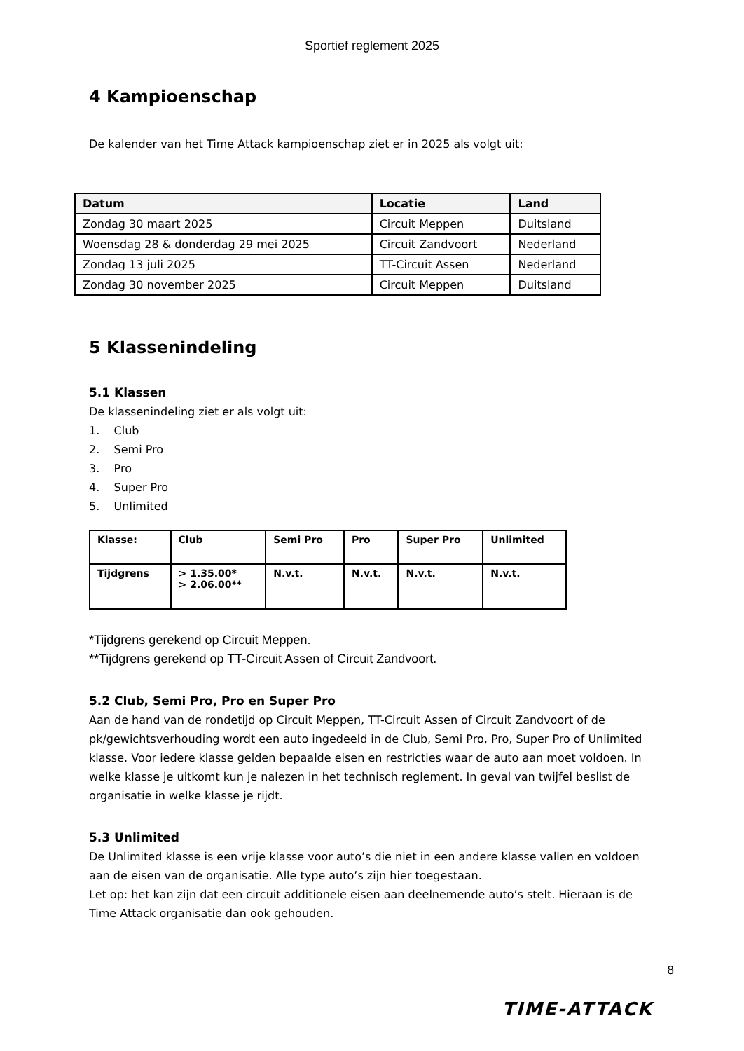Sportief reglement 2025
4 Kampioenschap
De kalender van het Time Attack kampioenschap ziet er in 2025 als volgt uit:
| Datum | Locatie | Land |
| --- | --- | --- |
| Zondag 30 maart 2025 | Circuit Meppen | Duitsland |
| Woensdag 28 & donderdag 29 mei 2025 | Circuit Zandvoort | Nederland |
| Zondag 13 juli 2025 | TT-Circuit Assen | Nederland |
| Zondag 30 november 2025 | Circuit Meppen | Duitsland |
5 Klassenindeling
5.1 Klassen
De klassenindeling ziet er als volgt uit:
1. Club
2. Semi Pro
3. Pro
4. Super Pro
5. Unlimited
| Klasse: | Club | Semi Pro | Pro | Super Pro | Unlimited |
| Tijdgrens | > 1.35.00* > 2.06.00** | N.v.t. | N.v.t. | N.v.t. | N.v.t. |
*Tijdgrens gerekend op Circuit Meppen.
**Tijdgrens gerekend op TT-Circuit Assen of Circuit Zandvoort.
5.2 Club, Semi Pro, Pro en Super Pro
Aan de hand van de rondetijd op Circuit Meppen, TT-Circuit Assen of Circuit Zandvoort of de pk/gewichtsverhouding wordt een auto ingedeeld in de Club, Semi Pro, Pro, Super Pro of Unlimited klasse. Voor iedere klasse gelden bepaalde eisen en restricties waar de auto aan moet voldoen. In welke klasse je uitkomt kun je nalezen in het technisch reglement. In geval van twijfel beslist de organisatie in welke klasse je rijdt.
5.3 Unlimited
De Unlimited klasse is een vrije klasse voor auto’s die niet in een andere klasse vallen en voldoen aan de eisen van de organisatie. Alle type auto’s zijn hier toegestaan.
Let op: het kan zijn dat een circuit additionele eisen aan deelnemende auto’s stelt. Hieraan is de Time Attack organisatie dan ook gehouden.
8
TIME-ATTACK